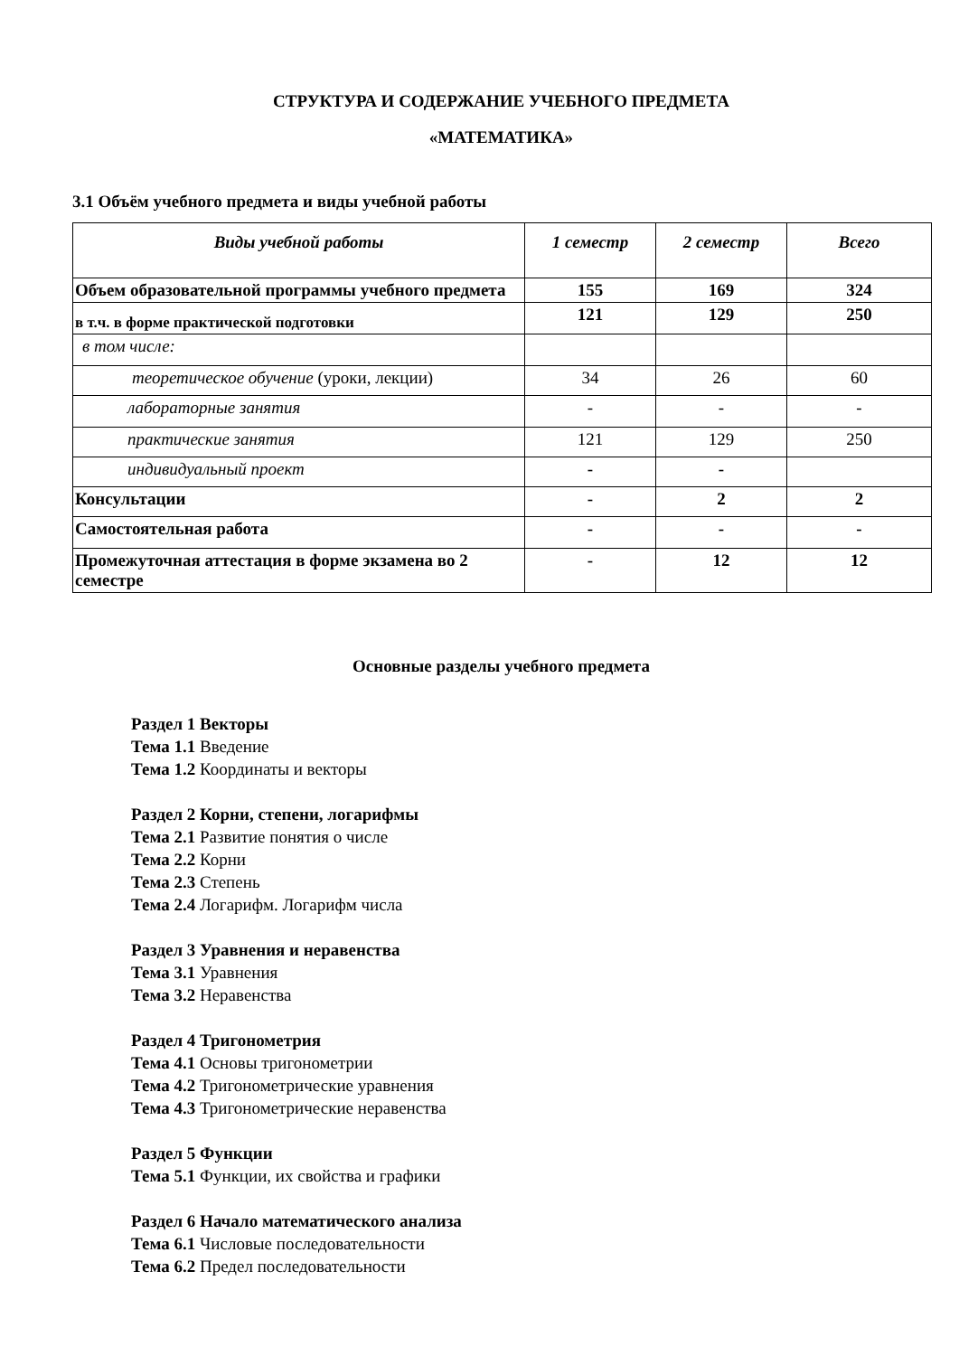СТРУКТУРА И СОДЕРЖАНИЕ УЧЕБНОГО ПРЕДМЕТА
«МАТЕМАТИКА»
3.1 Объём учебного предмета и виды учебной работы
| Виды учебной работы | 1 семестр | 2 семестр | Всего |
| --- | --- | --- | --- |
| Объем образовательной программы учебного предмета | 155 | 169 | 324 |
| в т.ч. в форме практической подготовки | 121 | 129 | 250 |
| в том числе: | | | |
| теоретическое обучение (уроки, лекции) | 34 | 26 | 60 |
| лабораторные занятия | - | - | - |
| практические занятия | 121 | 129 | 250 |
| индивидуальный проект | - | - | |
| Консультации | - | 2 | 2 |
| Самостоятельная работа | - | - | - |
| Промежуточная аттестация в форме экзамена во 2 семестре | - | 12 | 12 |
Основные разделы учебного предмета
Раздел 1 Векторы
Тема 1.1 Введение
Тема 1.2 Координаты и векторы
Раздел 2 Корни, степени, логарифмы
Тема 2.1 Развитие понятия о числе
Тема 2.2 Корни
Тема 2.3 Степень
Тема 2.4 Логарифм. Логарифм числа
Раздел 3 Уравнения и неравенства
Тема 3.1 Уравнения
Тема 3.2 Неравенства
Раздел 4 Тригонометрия
Тема 4.1 Основы тригонометрии
Тема 4.2 Тригонометрические уравнения
Тема 4.3 Тригонометрические неравенства
Раздел 5 Функции
Тема 5.1 Функции, их свойства и графики
Раздел 6 Начало математического анализа
Тема 6.1 Числовые последовательности
Тема 6.2 Предел последовательности